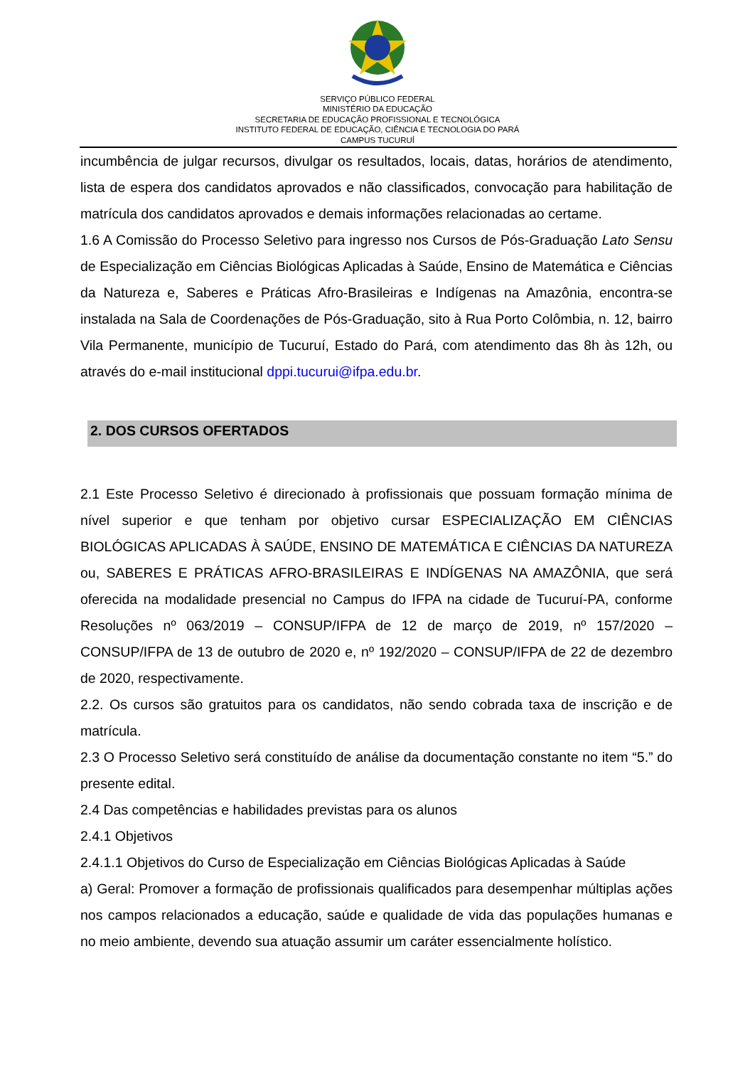SERVIÇO PÚBLICO FEDERAL
MINISTÉRIO DA EDUCAÇÃO
SECRETARIA DE EDUCAÇÃO PROFISSIONAL E TECNOLÓGICA
INSTITUTO FEDERAL DE EDUCAÇÃO, CIÊNCIA E TECNOLOGIA DO PARÁ
CAMPUS TUCURUÍ
incumbência de julgar recursos, divulgar os resultados, locais, datas, horários de atendimento, lista de espera dos candidatos aprovados e não classificados, convocação para habilitação de matrícula dos candidatos aprovados e demais informações relacionadas ao certame.
1.6 A Comissão do Processo Seletivo para ingresso nos Cursos de Pós-Graduação Lato Sensu de Especialização em Ciências Biológicas Aplicadas à Saúde, Ensino de Matemática e Ciências da Natureza e, Saberes e Práticas Afro-Brasileiras e Indígenas na Amazônia, encontra-se instalada na Sala de Coordenações de Pós-Graduação, sito à Rua Porto Colômbia, n. 12, bairro Vila Permanente, município de Tucuruí, Estado do Pará, com atendimento das 8h às 12h, ou através do e-mail institucional dppi.tucurui@ifpa.edu.br.
2. DOS CURSOS OFERTADOS
2.1 Este Processo Seletivo é direcionado à profissionais que possuam formação mínima de nível superior e que tenham por objetivo cursar ESPECIALIZAÇÃO EM CIÊNCIAS BIOLÓGICAS APLICADAS À SAÚDE, ENSINO DE MATEMÁTICA E CIÊNCIAS DA NATUREZA ou, SABERES E PRÁTICAS AFRO-BRASILEIRAS E INDÍGENAS NA AMAZÔNIA, que será oferecida na modalidade presencial no Campus do IFPA na cidade de Tucuruí-PA, conforme Resoluções nº 063/2019 – CONSUP/IFPA de 12 de março de 2019, nº 157/2020 – CONSUP/IFPA de 13 de outubro de 2020 e, nº 192/2020 – CONSUP/IFPA de 22 de dezembro de 2020, respectivamente.
2.2. Os cursos são gratuitos para os candidatos, não sendo cobrada taxa de inscrição e de matrícula.
2.3 O Processo Seletivo será constituído de análise da documentação constante no item “5.” do presente edital.
2.4 Das competências e habilidades previstas para os alunos
2.4.1 Objetivos
2.4.1.1 Objetivos do Curso de Especialização em Ciências Biológicas Aplicadas à Saúde
a) Geral: Promover a formação de profissionais qualificados para desempenhar múltiplas ações nos campos relacionados a educação, saúde e qualidade de vida das populações humanas e no meio ambiente, devendo sua atuação assumir um caráter essencialmente holístico.